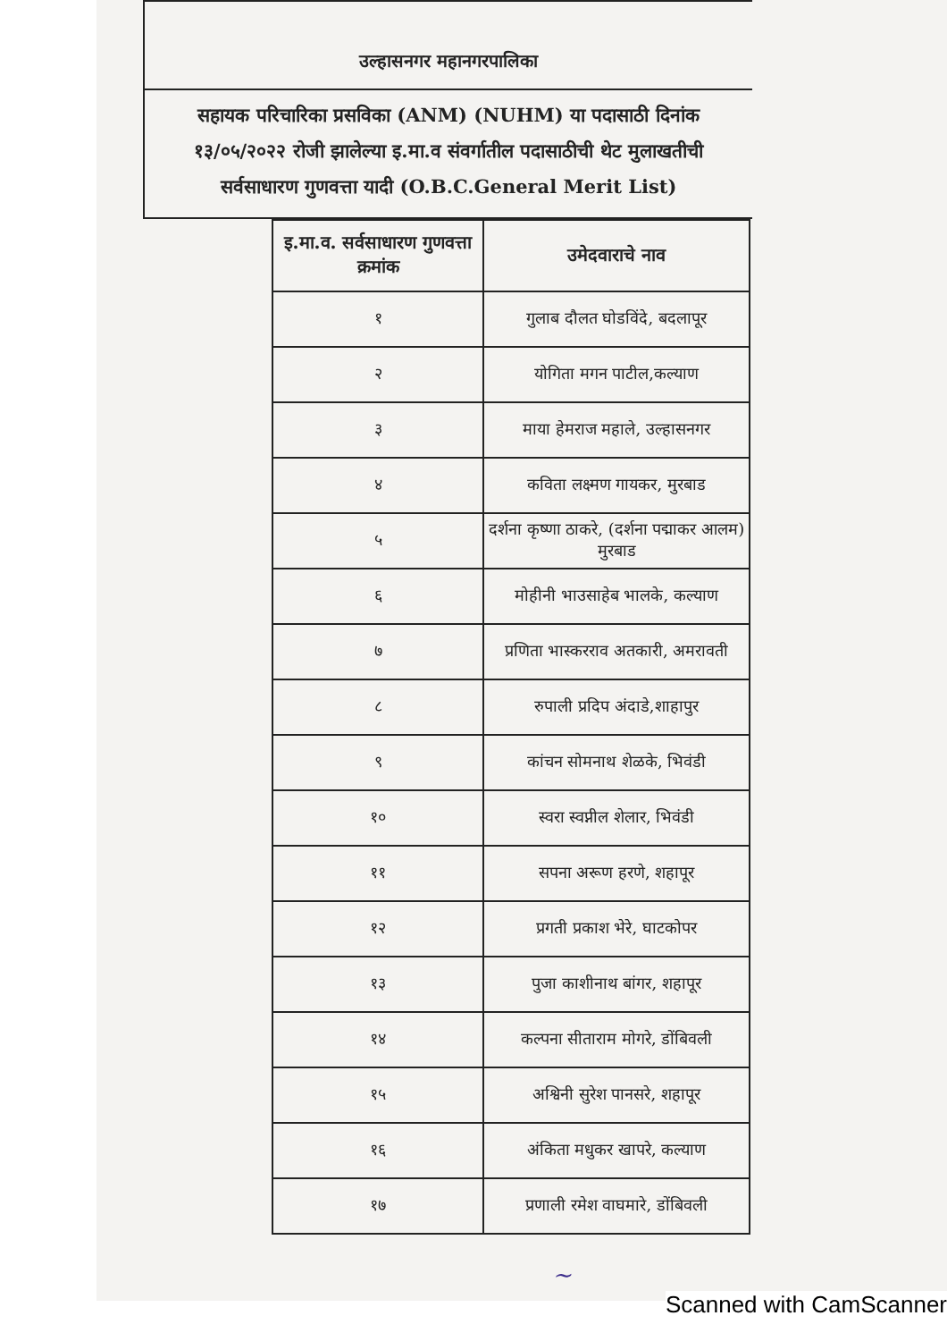उल्हासनगर महानगरपालिका
सहायक परिचारिका प्रसविका (ANM) (NUHM) या पदासाठी दिनांक १३/०५/२०२२ रोजी झालेल्या इ.मा.व संवर्गातील पदासाठीची थेट मुलाखतीची सर्वसाधारण गुणवत्ता यादी (O.B.C.General Merit List)
| इ.मा.व. सर्वसाधारण गुणवत्ता क्रमांक | उमेदवाराचे नाव |
| --- | --- |
| १ | गुलाब दौलत घोडविंदे, बदलापूर |
| २ | योगिता मगन पाटील,कल्याण |
| ३ | माया हेमराज महाले, उल्हासनगर |
| ४ | कविता लक्ष्मण गायकर, मुरबाड |
| ५ | दर्शना कृष्णा ठाकरे, (दर्शना पद्माकर आलम) मुरबाड |
| ६ | मोहीनी भाउसाहेब भालके, कल्याण |
| ७ | प्रणिता भास्करराव अतकारी, अमरावती |
| ८ | रुपाली प्रदिप अंदाडे,शाहापुर |
| ९ | कांचन सोमनाथ शेळके, भिवंडी |
| १० | स्वरा स्वप्नील शेलार, भिवंडी |
| ११ | सपना अरूण हरणे, शहापूर |
| १२ | प्रगती प्रकाश भेरे, घाटकोपर |
| १३ | पुजा काशीनाथ बांगर, शहापूर |
| १४ | कल्पना सीताराम मोगरे, डोंबिवली |
| १५ | अश्विनी सुरेश पानसरे, शहापूर |
| १६ | अंकिता मधुकर खापरे, कल्याण |
| १७ | प्रणाली रमेश वाघमारे, डोंबिवली |
~
Scanned with CamScanner